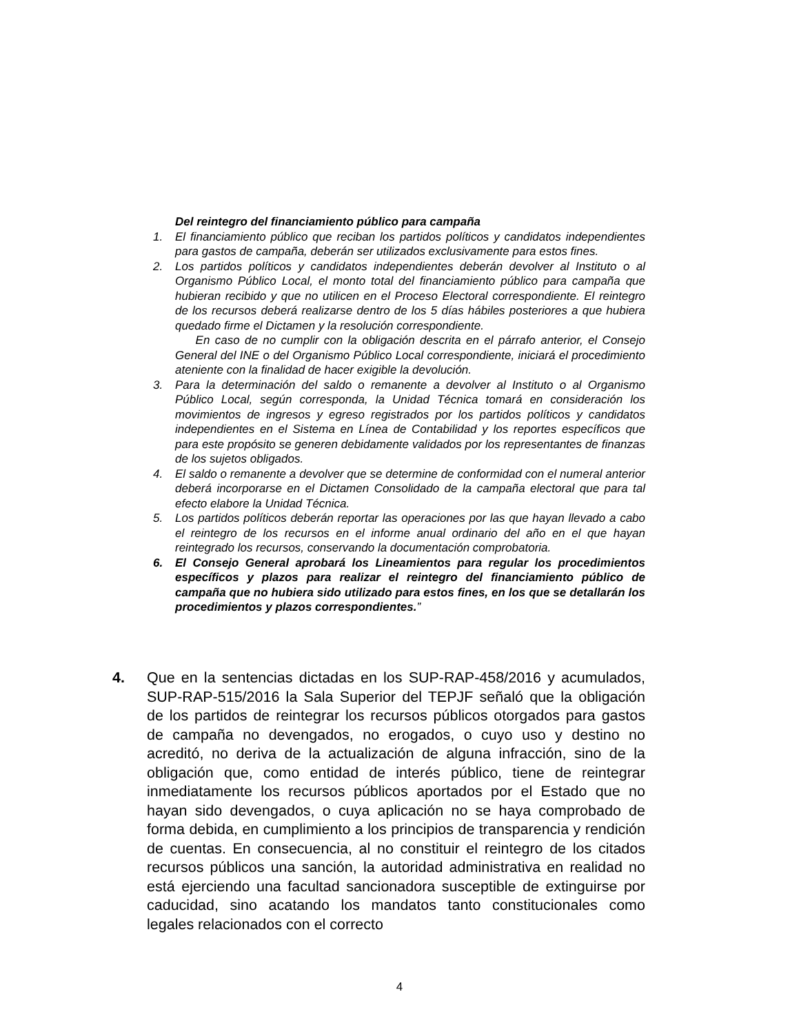Del reintegro del financiamiento público para campaña
1. El financiamiento público que reciban los partidos políticos y candidatos independientes para gastos de campaña, deberán ser utilizados exclusivamente para estos fines.
2. Los partidos políticos y candidatos independientes deberán devolver al Instituto o al Organismo Público Local, el monto total del financiamiento público para campaña que hubieran recibido y que no utilicen en el Proceso Electoral correspondiente. El reintegro de los recursos deberá realizarse dentro de los 5 días hábiles posteriores a que hubiera quedado firme el Dictamen y la resolución correspondiente.
En caso de no cumplir con la obligación descrita en el párrafo anterior, el Consejo General del INE o del Organismo Público Local correspondiente, iniciará el procedimiento ateniente con la finalidad de hacer exigible la devolución.
3. Para la determinación del saldo o remanente a devolver al Instituto o al Organismo Público Local, según corresponda, la Unidad Técnica tomará en consideración los movimientos de ingresos y egreso registrados por los partidos políticos y candidatos independientes en el Sistema en Línea de Contabilidad y los reportes específicos que para este propósito se generen debidamente validados por los representantes de finanzas de los sujetos obligados.
4. El saldo o remanente a devolver que se determine de conformidad con el numeral anterior deberá incorporarse en el Dictamen Consolidado de la campaña electoral que para tal efecto elabore la Unidad Técnica.
5. Los partidos políticos deberán reportar las operaciones por las que hayan llevado a cabo el reintegro de los recursos en el informe anual ordinario del año en el que hayan reintegrado los recursos, conservando la documentación comprobatoria.
6. El Consejo General aprobará los Lineamientos para regular los procedimientos específicos y plazos para realizar el reintegro del financiamiento público de campaña que no hubiera sido utilizado para estos fines, en los que se detallarán los procedimientos y plazos correspondientes.”
4. Que en la sentencias dictadas en los SUP-RAP-458/2016 y acumulados, SUP-RAP-515/2016 la Sala Superior del TEPJF señaló que la obligación de los partidos de reintegrar los recursos públicos otorgados para gastos de campaña no devengados, no erogados, o cuyo uso y destino no acreditó, no deriva de la actualización de alguna infracción, sino de la obligación que, como entidad de interés público, tiene de reintegrar inmediatamente los recursos públicos aportados por el Estado que no hayan sido devengados, o cuya aplicación no se haya comprobado de forma debida, en cumplimiento a los principios de transparencia y rendición de cuentas. En consecuencia, al no constituir el reintegro de los citados recursos públicos una sanción, la autoridad administrativa en realidad no está ejerciendo una facultad sancionadora susceptible de extinguirse por caducidad, sino acatando los mandatos tanto constitucionales como legales relacionados con el correcto
4